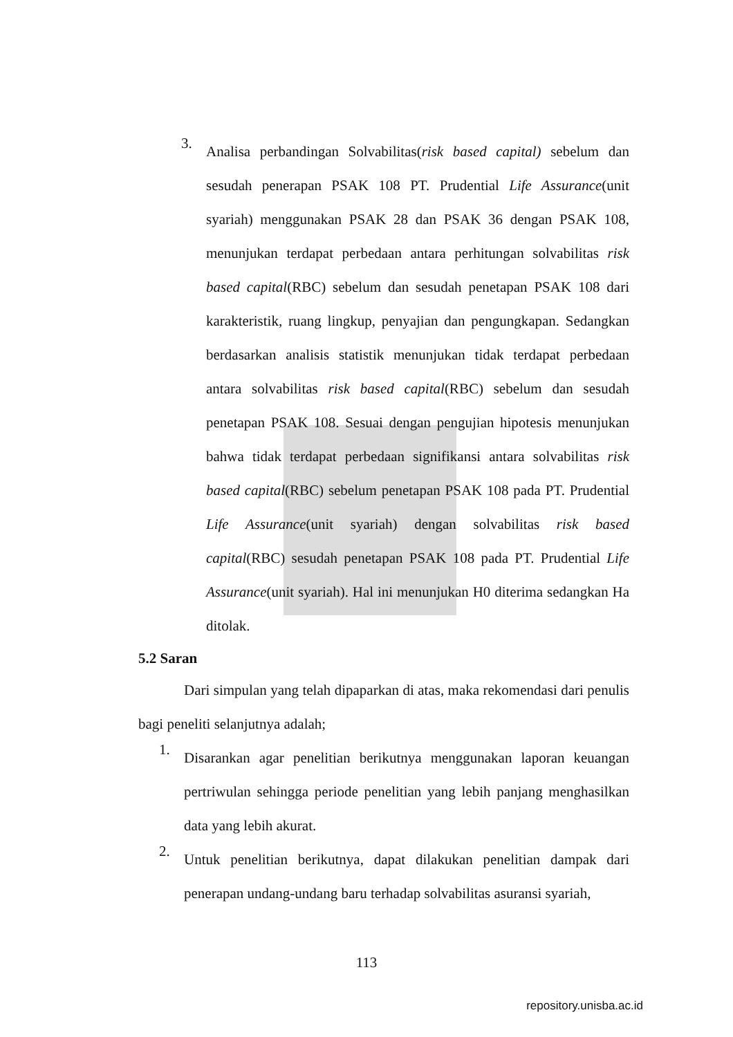3.
Analisa perbandingan Solvabilitas(risk based capital) sebelum dan sesudah penerapan PSAK 108 PT. Prudential Life Assurance(unit syariah) menggunakan PSAK 28 dan PSAK 36 dengan PSAK 108, menunjukan terdapat perbedaan antara perhitungan solvabilitas risk based capital(RBC) sebelum dan sesudah penetapan PSAK 108 dari karakteristik, ruang lingkup, penyajian dan pengungkapan. Sedangkan berdasarkan analisis statistik menunjukan tidak terdapat perbedaan antara solvabilitas risk based capital(RBC) sebelum dan sesudah penetapan PSAK 108. Sesuai dengan pengujian hipotesis menunjukan bahwa tidak terdapat perbedaan signifikansi antara solvabilitas risk based capital(RBC) sebelum penetapan PSAK 108 pada PT. Prudential Life Assurance(unit syariah) dengan solvabilitas risk based capital(RBC) sesudah penetapan PSAK 108 pada PT. Prudential Life Assurance(unit syariah). Hal ini menunjukan H0 diterima sedangkan Ha ditolak.
5.2 Saran
Dari simpulan yang telah dipaparkan di atas, maka rekomendasi dari penulis bagi peneliti selanjutnya adalah;
1.
Disarankan agar penelitian berikutnya menggunakan laporan keuangan pertriwulan sehingga periode penelitian yang lebih panjang menghasilkan data yang lebih akurat.
2.
Untuk penelitian berikutnya, dapat dilakukan penelitian dampak dari penerapan undang-undang baru terhadap solvabilitas asuransi syariah,
113
repository.unisba.ac.id